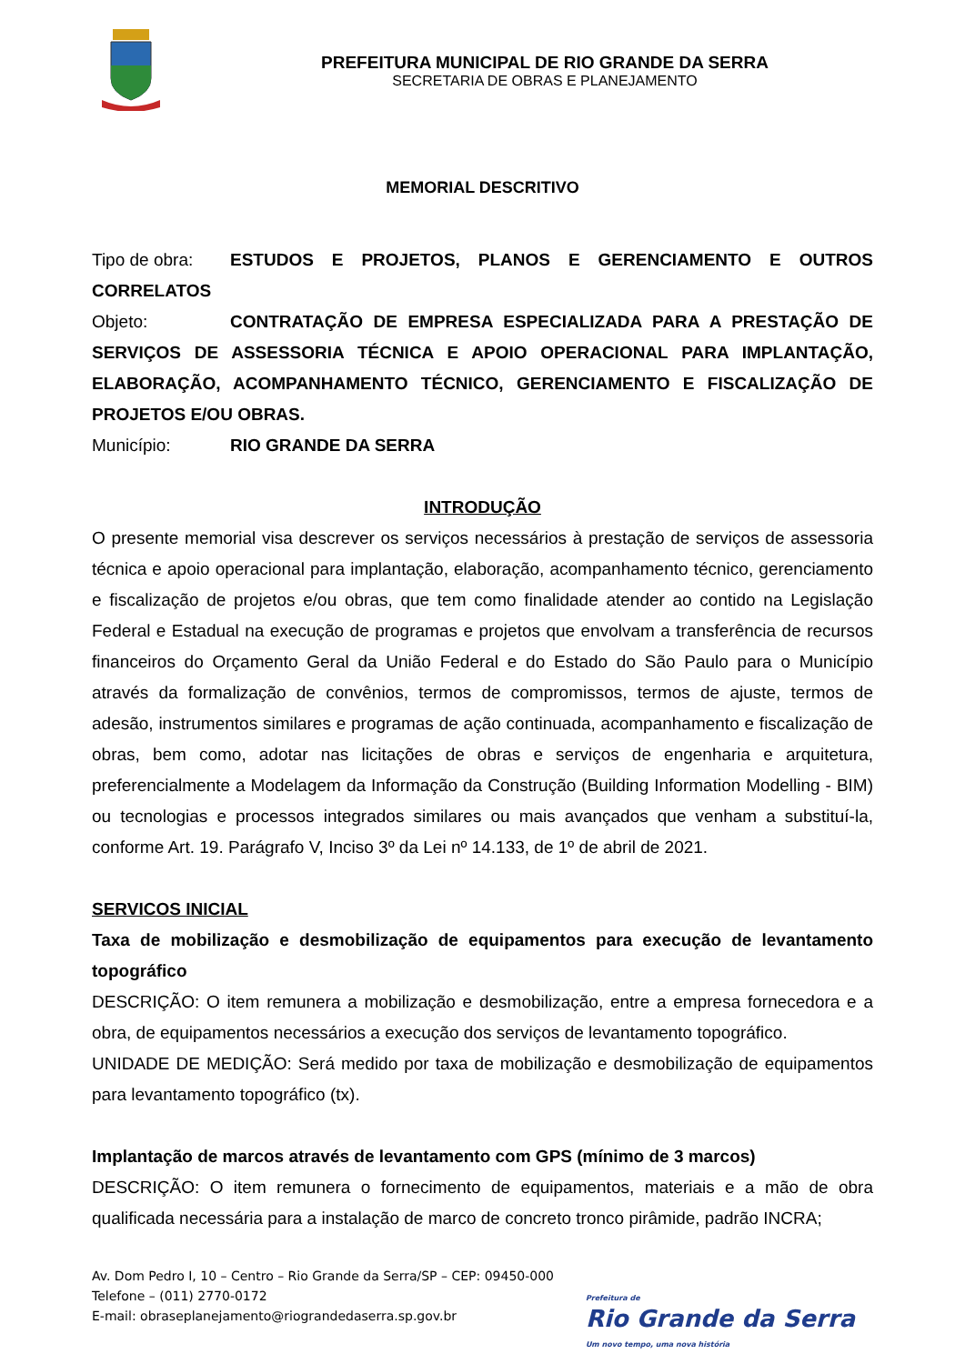PREFEITURA MUNICIPAL DE RIO GRANDE DA SERRA
SECRETARIA DE OBRAS E PLANEJAMENTO
MEMORIAL DESCRITIVO
Tipo de obra: ESTUDOS E PROJETOS, PLANOS E GERENCIAMENTO E OUTROS CORRELATOS
Objeto: CONTRATAÇÃO DE EMPRESA ESPECIALIZADA PARA A PRESTAÇÃO DE SERVIÇOS DE ASSESSORIA TÉCNICA E APOIO OPERACIONAL PARA IMPLANTAÇÃO, ELABORAÇÃO, ACOMPANHAMENTO TÉCNICO, GERENCIAMENTO E FISCALIZAÇÃO DE PROJETOS E/OU OBRAS.
Município: RIO GRANDE DA SERRA
INTRODUÇÃO
O presente memorial visa descrever os serviços necessários à prestação de serviços de assessoria técnica e apoio operacional para implantação, elaboração, acompanhamento técnico, gerenciamento e fiscalização de projetos e/ou obras, que tem como finalidade atender ao contido na Legislação Federal e Estadual na execução de programas e projetos que envolvam a transferência de recursos financeiros do Orçamento Geral da União Federal e do Estado do São Paulo para o Município através da formalização de convênios, termos de compromissos, termos de ajuste, termos de adesão, instrumentos similares e programas de ação continuada, acompanhamento e fiscalização de obras, bem como, adotar nas licitações de obras e serviços de engenharia e arquitetura, preferencialmente a Modelagem da Informação da Construção (Building Information Modelling - BIM) ou tecnologias e processos integrados similares ou mais avançados que venham a substituí-la, conforme Art. 19. Parágrafo V, Inciso 3º da Lei nº 14.133, de 1º de abril de 2021.
SERVICOS INICIAL
Taxa de mobilização e desmobilização de equipamentos para execução de levantamento topográfico
DESCRIÇÃO: O item remunera a mobilização e desmobilização, entre a empresa fornecedora e a obra, de equipamentos necessários a execução dos serviços de levantamento topográfico.
UNIDADE DE MEDIÇÃO: Será medido por taxa de mobilização e desmobilização de equipamentos para levantamento topográfico (tx).
Implantação de marcos através de levantamento com GPS (mínimo de 3 marcos)
DESCRIÇÃO: O item remunera o fornecimento de equipamentos, materiais e a mão de obra qualificada necessária para a instalação de marco de concreto tronco pirâmide, padrão INCRA;
Av. Dom Pedro I, 10 – Centro – Rio Grande da Serra/SP – CEP: 09450-000
Telefone – (011) 2770-0172
E-mail: obraseplanejamento@riograndedaserra.sp.gov.br
Prefeitura de
Rio Grande da Serra
Um novo tempo, uma nova história